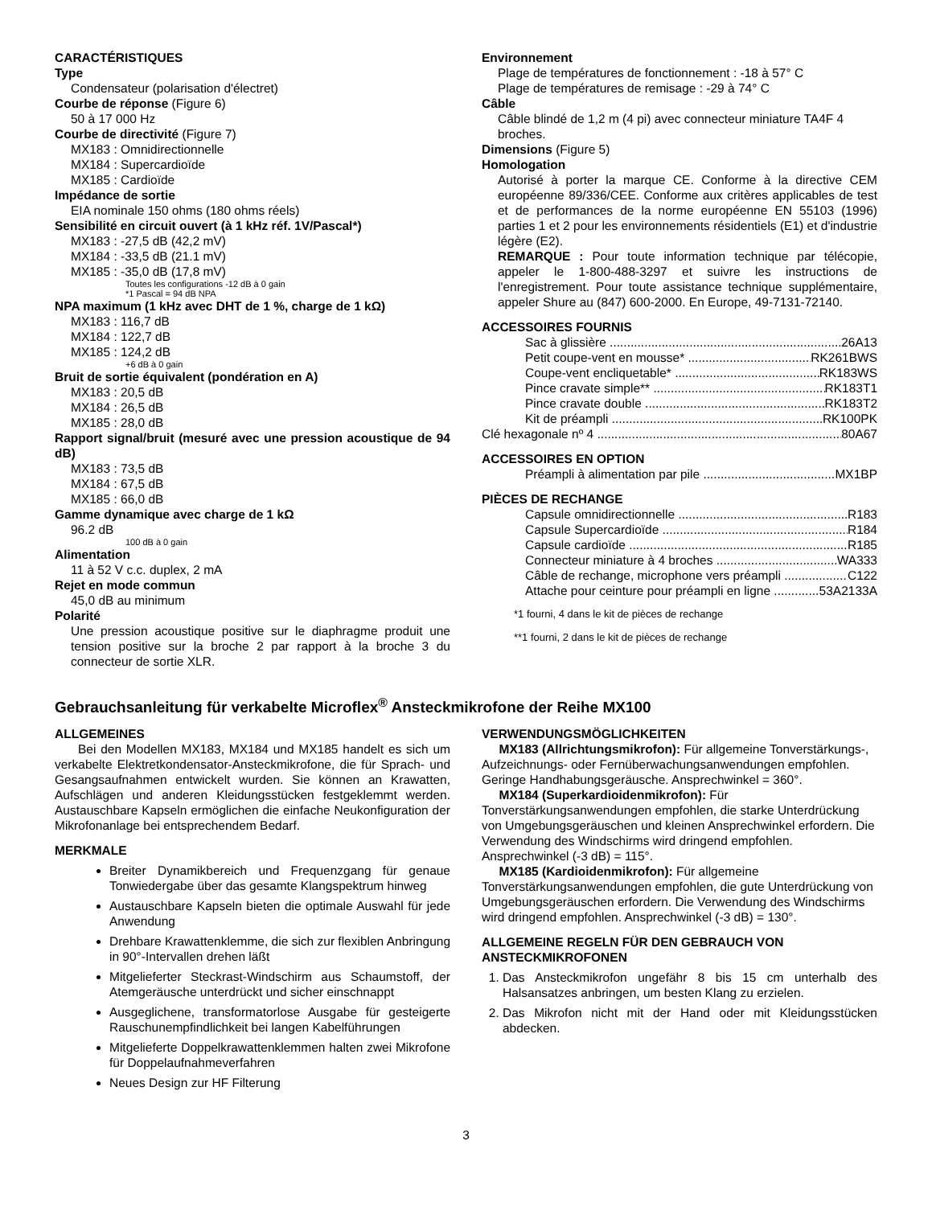CARACTÉRISTIQUES
Type
Condensateur (polarisation d'électret)
Courbe de réponse (Figure 6)
50 à 17 000 Hz
Courbe de directivité (Figure 7)
MX183 : Omnidirectionnelle
MX184 : Supercardioïde
MX185 : Cardioïde
Impédance de sortie
EIA nominale 150 ohms (180 ohms réels)
Sensibilité en circuit ouvert (à 1 kHz réf. 1V/Pascal*)
MX183 : -27,5 dB (42,2 mV)
MX184 : -33,5 dB (21.1 mV)
MX185 : -35,0 dB (17,8 mV)
Toutes les configurations -12 dB à 0 gain
*1 Pascal = 94 dB NPA
NPA maximum (1 kHz avec DHT de 1 %, charge de 1 kΩ)
MX183 : 116,7 dB
MX184 : 122,7 dB
MX185 : 124,2 dB
+6 dB à 0 gain
Bruit de sortie équivalent (pondération en A)
MX183 : 20,5 dB
MX184 : 26,5 dB
MX185 : 28,0 dB
Rapport signal/bruit (mesuré avec une pression acoustique de 94 dB)
MX183 : 73,5 dB
MX184 : 67,5 dB
MX185 : 66,0 dB
Gamme dynamique avec charge de 1 kΩ
96.2 dB
100 dB à 0 gain
Alimentation
11 à 52 V c.c. duplex, 2 mA
Rejet en mode commun
45,0 dB au minimum
Polarité
Une pression acoustique positive sur le diaphragme produit une tension positive sur la broche 2 par rapport à la broche 3 du connecteur de sortie XLR.
Environnement
Plage de températures de fonctionnement : -18 à 57° C
Plage de températures de remisage : -29 à 74° C
Câble
Câble blindé de 1,2 m (4 pi) avec connecteur miniature TA4F 4 broches.
Dimensions (Figure 5)
Homologation
Autorisé à porter la marque CE. Conforme à la directive CEM européenne 89/336/CEE. Conforme aux critères applicables de test et de performances de la norme européenne EN 55103 (1996) parties 1 et 2 pour les environnements résidentiels (E1) et d'industrie légère (E2).
REMARQUE : Pour toute information technique par télécopie, appeler le 1-800-488-3297 et suivre les instructions de l'enregistrement. Pour toute assistance technique supplémentaire, appeler Shure au (847) 600-2000. En Europe, 49-7131-72140.
ACCESSOIRES FOURNIS
Sac à glissière 26A13
Petit coupe-vent en mousse* RK261BWS
Coupe-vent encliquetable* RK183WS
Pince cravate simple** RK183T1
Pince cravate double RK183T2
Kit de préampli RK100PK
Clé hexagonale nº 4 80A67
ACCESSOIRES EN OPTION
Préampli à alimentation par pile MX1BP
PIÈCES DE RECHANGE
Capsule omnidirectionnelle R183
Capsule Supercardioïde R184
Capsule cardioïde R185
Connecteur miniature à 4 broches WA333
Câble de rechange, microphone vers préampli C122
Attache pour ceinture pour préampli en ligne 53A2133A
*1 fourni, 4 dans le kit de pièces de rechange
**1 fourni, 2 dans le kit de pièces de rechange
Gebrauchsanleitung für verkabelte Microflex<sup>®</sup> Ansteckmikrofone der Reihe MX100
ALLGEMEINES
Bei den Modellen MX183, MX184 und MX185 handelt es sich um verkabelte Elektretkondensator-Ansteckmikrofone, die für Sprach- und Gesangsaufnahmen entwickelt wurden. Sie können an Krawatten, Aufschlägen und anderen Kleidungsstücken festgeklemmt werden. Austauschbare Kapseln ermöglichen die einfache Neukonfiguration der Mikrofonanlage bei entsprechendem Bedarf.
MERKMALE
Breiter Dynamikbereich und Frequenzgang für genaue Tonwiedergabe über das gesamte Klangspektrum hinweg
Austauschbare Kapseln bieten die optimale Auswahl für jede Anwendung
Drehbare Krawattenklemme, die sich zur flexiblen Anbringung in 90°-Intervallen drehen läßt
Mitgelieferter Steckrast-Windschirm aus Schaumstoff, der Atemgeräusche unterdrückt und sicher einschnappt
Ausgeglichene, transformatorlose Ausgabe für gesteigerte Rauschunempfindlichkeit bei langen Kabelführungen
Mitgelieferte Doppelkrawattenklemmen halten zwei Mikrofone für Doppelaufnahmeverfahren
Neues Design zur HF Filterung
VERWENDUNGSMÖGLICHKEITEN
MX183 (Allrichtungsmikrofon): Für allgemeine Tonverstärkungs-, Aufzeichnungs- oder Fernüberwachungsanwendungen empfohlen. Geringe Handhabungsgeräusche. Ansprechwinkel = 360°.
MX184 (Superkardioidenmikrofon): Für Tonverstärkungsanwendungen empfohlen, die starke Unterdrückung von Umgebungsgeräuschen und kleinen Ansprechwinkel erfordern. Die Verwendung des Windschirms wird dringend empfohlen. Ansprechwinkel (-3 dB) = 115°.
MX185 (Kardioidenmikrofon): Für allgemeine Tonverstärkungsanwendungen empfohlen, die gute Unterdrückung von Umgebungsgeräuschen erfordern. Die Verwendung des Windschirms wird dringend empfohlen. Ansprechwinkel (-3 dB) = 130°.
ALLGEMEINE REGELN FÜR DEN GEBRAUCH VON ANSTECKMIKROFONEN
1. Das Ansteckmikrofon ungefähr 8 bis 15 cm unterhalb des Halsansatzes anbringen, um besten Klang zu erzielen.
2. Das Mikrofon nicht mit der Hand oder mit Kleidungsstücken abdecken.
3